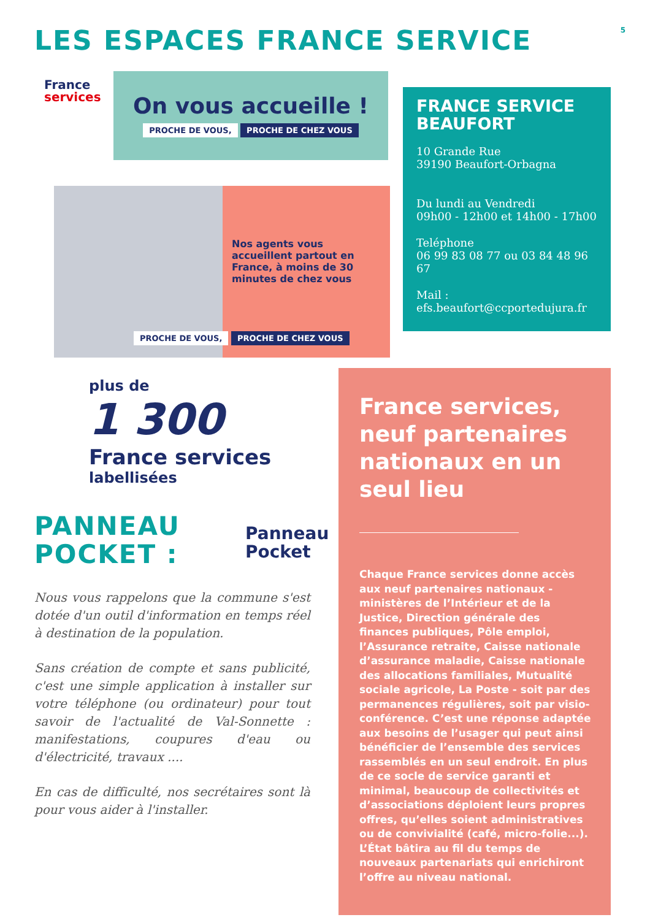LES ESPACES FRANCE SERVICE 5
France services
On vous accueille !
PROCHE DE VOUS, PROCHE DE CHEZ VOUS
Nos agents vous accueillent partout en France, à moins de 30 minutes de chez vous
PROCHE DE VOUS, PROCHE DE CHEZ VOUS
FRANCE SERVICE BEAUFORT
10 Grande Rue
39190 Beaufort-Orbagna
Du lundi au Vendredi
09h00 - 12h00 et 14h00 - 17h00
Teléphone
06 99 83 08 77 ou 03 84 48 96 67
Mail :
efs.beaufort@ccportedujura.fr
plus de
1 300
France services
labellisées
PANNEAU
POCKET :
Panneau
Pocket
Nous vous rappelons que la commune s'est dotée d'un outil d'information en temps réel à destination de la population.
Sans création de compte et sans publicité, c'est une simple application à installer sur votre téléphone (ou ordinateur) pour tout savoir de l'actualité de Val-Sonnette : manifestations, coupures d'eau ou d'électricité, travaux ....
En cas de difficulté, nos secrétaires sont là pour vous aider à l'installer.
France services, neuf partenaires nationaux en un seul lieu
Chaque France services donne accès aux neuf partenaires nationaux - ministères de l’Intérieur et de la Justice, Direction générale des finances publiques, Pôle emploi, l’Assurance retraite, Caisse nationale d’assurance maladie, Caisse nationale des allocations familiales, Mutualité sociale agricole, La Poste - soit par des permanences régulières, soit par visio-conférence. C’est une réponse adaptée aux besoins de l’usager qui peut ainsi bénéficier de l’ensemble des services rassemblés en un seul endroit. En plus de ce socle de service garanti et minimal, beaucoup de collectivités et d’associations déploient leurs propres offres, qu’elles soient administratives ou de convivialité (café, micro-folie...). L’État bâtira au fil du temps de nouveaux partenariats qui enrichiront l’offre au niveau national.